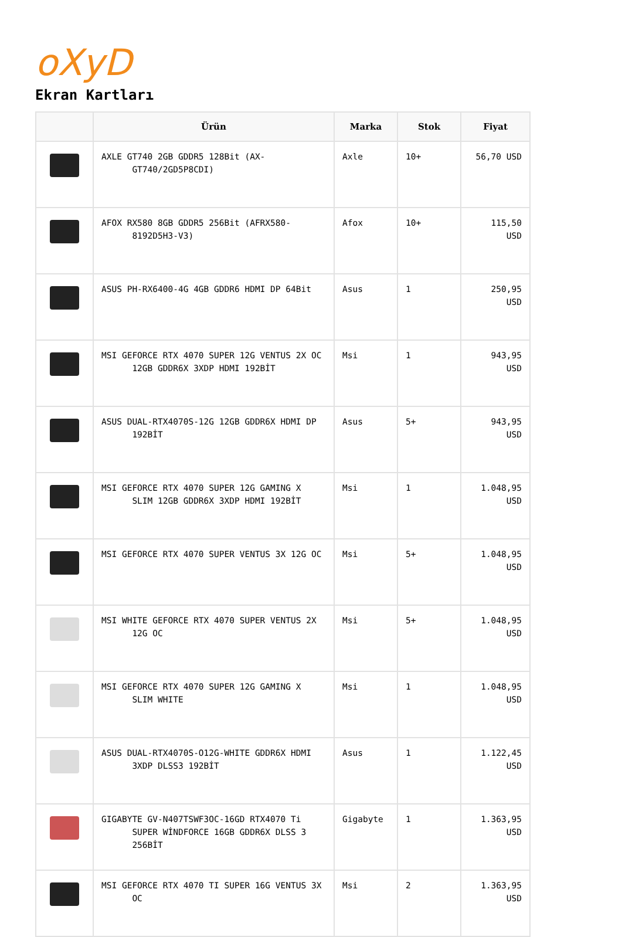oXyD
Ekran Kartları
| | Ürün | Marka | Stok | Fiyat |
| --- | --- | --- | --- | --- |
| | AXLE GT740 2GB GDDR5 128Bit (AX- GT740/2GD5P8CDI) | Axle | 10+ | 56,70 USD |
| | AFOX RX580 8GB GDDR5 256Bit (AFRX580- 8192D5H3-V3) | Afox | 10+ | 115,50 USD |
| | ASUS PH-RX6400-4G 4GB GDDR6 HDMI DP 64Bit | Asus | 1 | 250,95 USD |
| | MSI GEFORCE RTX 4070 SUPER 12G VENTUS 2X OC 12GB GDDR6X 3XDP HDMI 192BİT | Msi | 1 | 943,95 USD |
| | ASUS DUAL-RTX4070S-12G 12GB GDDR6X HDMI DP 192BİT | Asus | 5+ | 943,95 USD |
| | MSI GEFORCE RTX 4070 SUPER 12G GAMING X SLIM 12GB GDDR6X 3XDP HDMI 192BİT | Msi | 1 | 1.048,95 USD |
| | MSI GEFORCE RTX 4070 SUPER VENTUS 3X 12G OC | Msi | 5+ | 1.048,95 USD |
| | MSI WHITE GEFORCE RTX 4070 SUPER VENTUS 2X 12G OC | Msi | 5+ | 1.048,95 USD |
| | MSI GEFORCE RTX 4070 SUPER 12G GAMING X SLIM WHITE | Msi | 1 | 1.048,95 USD |
| | ASUS DUAL-RTX4070S-O12G-WHITE GDDR6X HDMI 3XDP DLSS3 192BİT | Asus | 1 | 1.122,45 USD |
| | GIGABYTE GV-N407TSWF3OC-16GD RTX4070 Ti SUPER WİNDFORCE 16GB GDDR6X DLSS 3 256BİT | Gigabyte | 1 | 1.363,95 USD |
| | MSI GEFORCE RTX 4070 TI SUPER 16G VENTUS 3X OC | Msi | 2 | 1.363,95 USD |